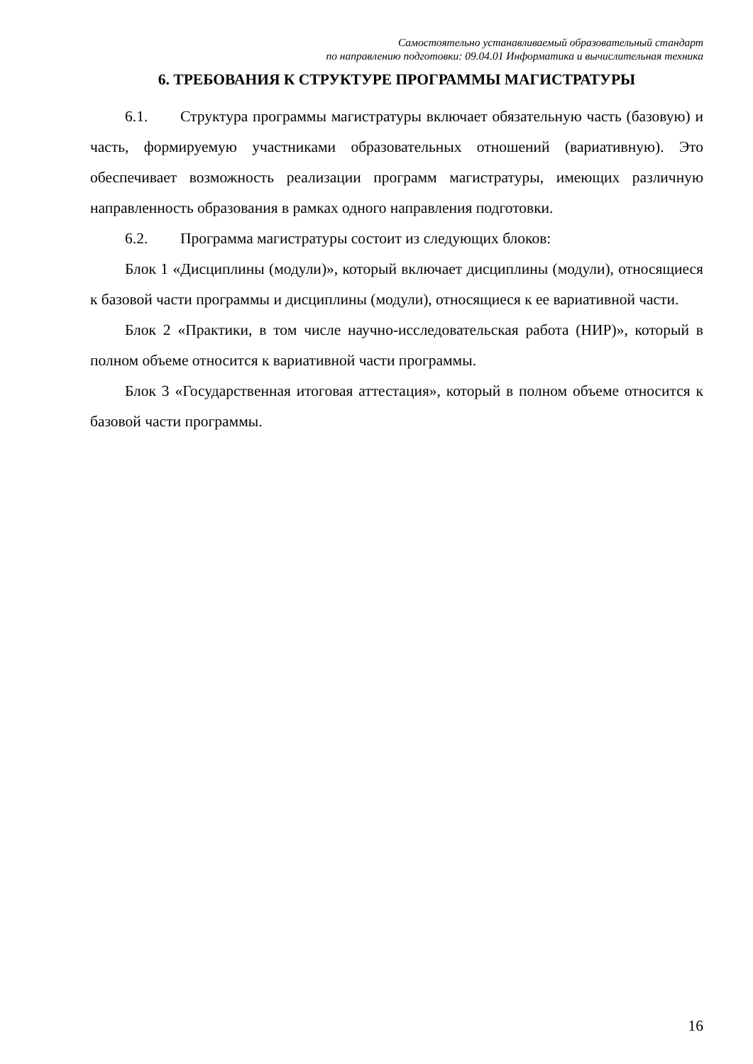Самостоятельно устанавливаемый образовательный стандарт
по направлению подготовки: 09.04.01 Информатика и вычислительная техника
6. ТРЕБОВАНИЯ К СТРУКТУРЕ ПРОГРАММЫ МАГИСТРАТУРЫ
6.1. Структура программы магистратуры включает обязательную часть (базовую) и часть, формируемую участниками образовательных отношений (вариативную). Это обеспечивает возможность реализации программ магистратуры, имеющих различную направленность образования в рамках одного направления подготовки.
6.2. Программа магистратуры состоит из следующих блоков:
Блок 1 «Дисциплины (модули)», который включает дисциплины (модули), относящиеся к базовой части программы и дисциплины (модули), относящиеся к ее вариативной части.
Блок 2 «Практики, в том числе научно-исследовательская работа (НИР)», который в полном объеме относится к вариативной части программы.
Блок 3 «Государственная итоговая аттестация», который в полном объеме относится к базовой части программы.
16